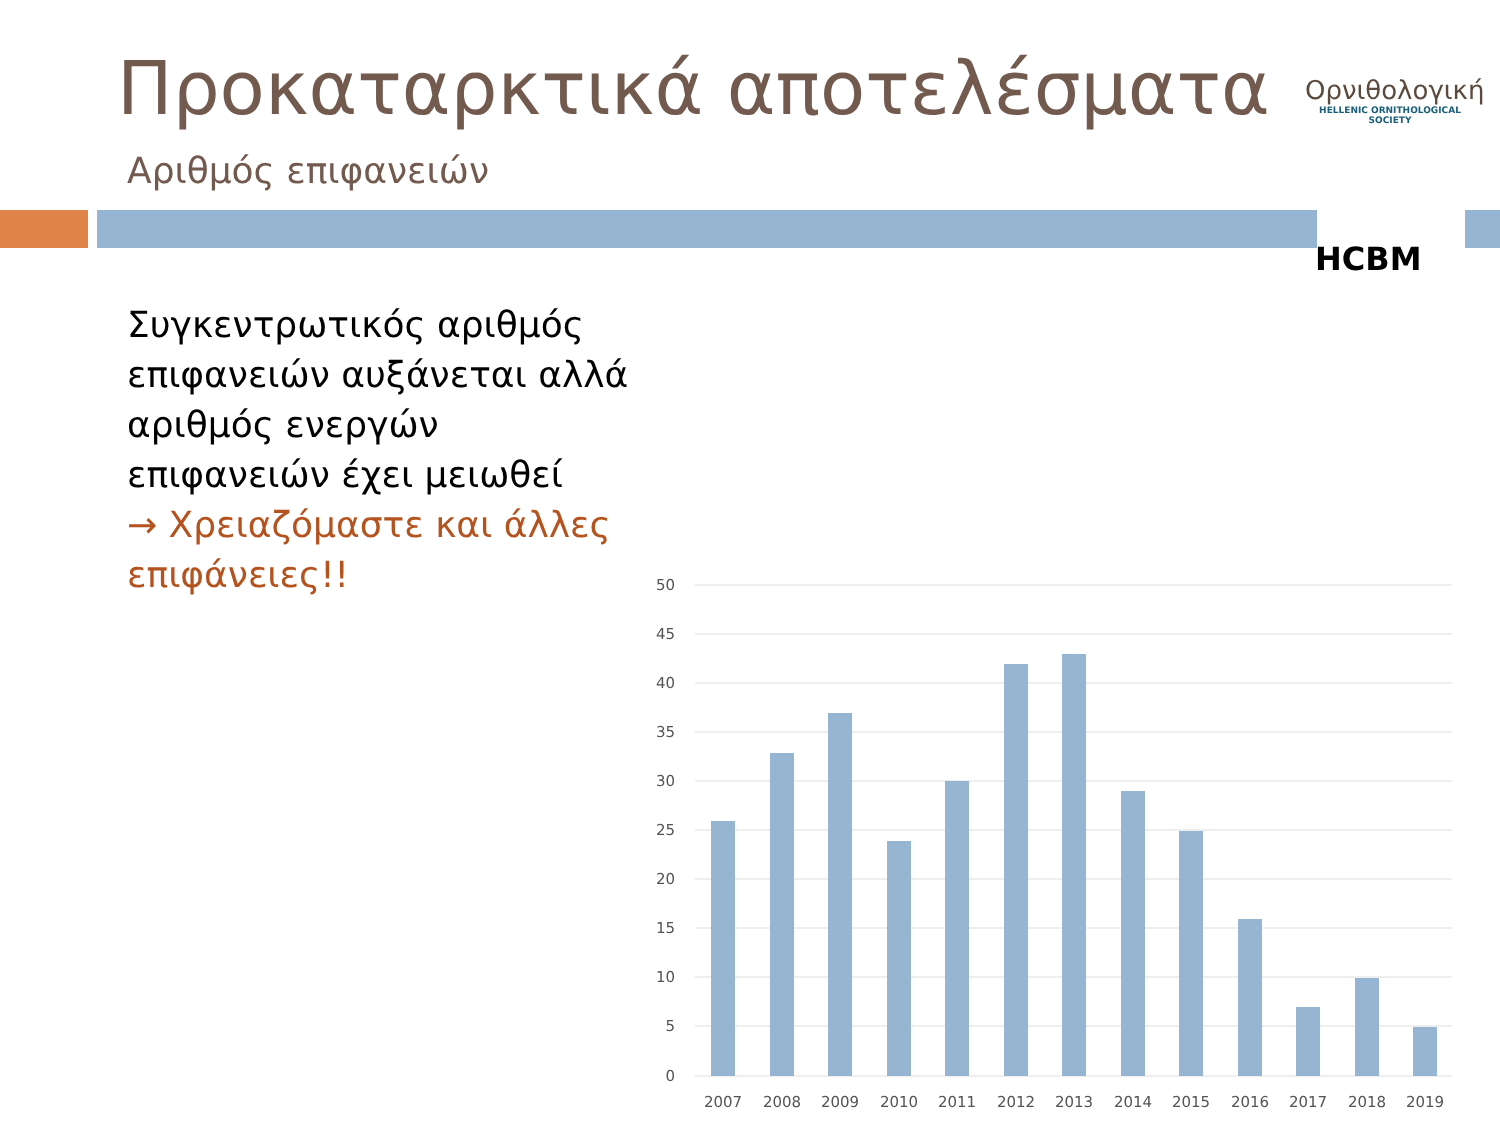Προκαταρκτικά αποτελέσματα
Αριθμός επιφανειών
Ορνιθολογική
HELLENIC ORNITHOLOGICAL SOCIETY
HCBM
Συγκεντρωτικός αριθμός επιφανειών αυξάνεται αλλά αριθμός ενεργών επιφανειών έχει μειωθεί
→ Χρειαζόμαστε και άλλες επιφάνειες!!
50
45
40
35
30
25
20
15
10
5
0
2007
2008
2009
2010
2011
2012
2013
2014
2015
2016
2017
2018
2019